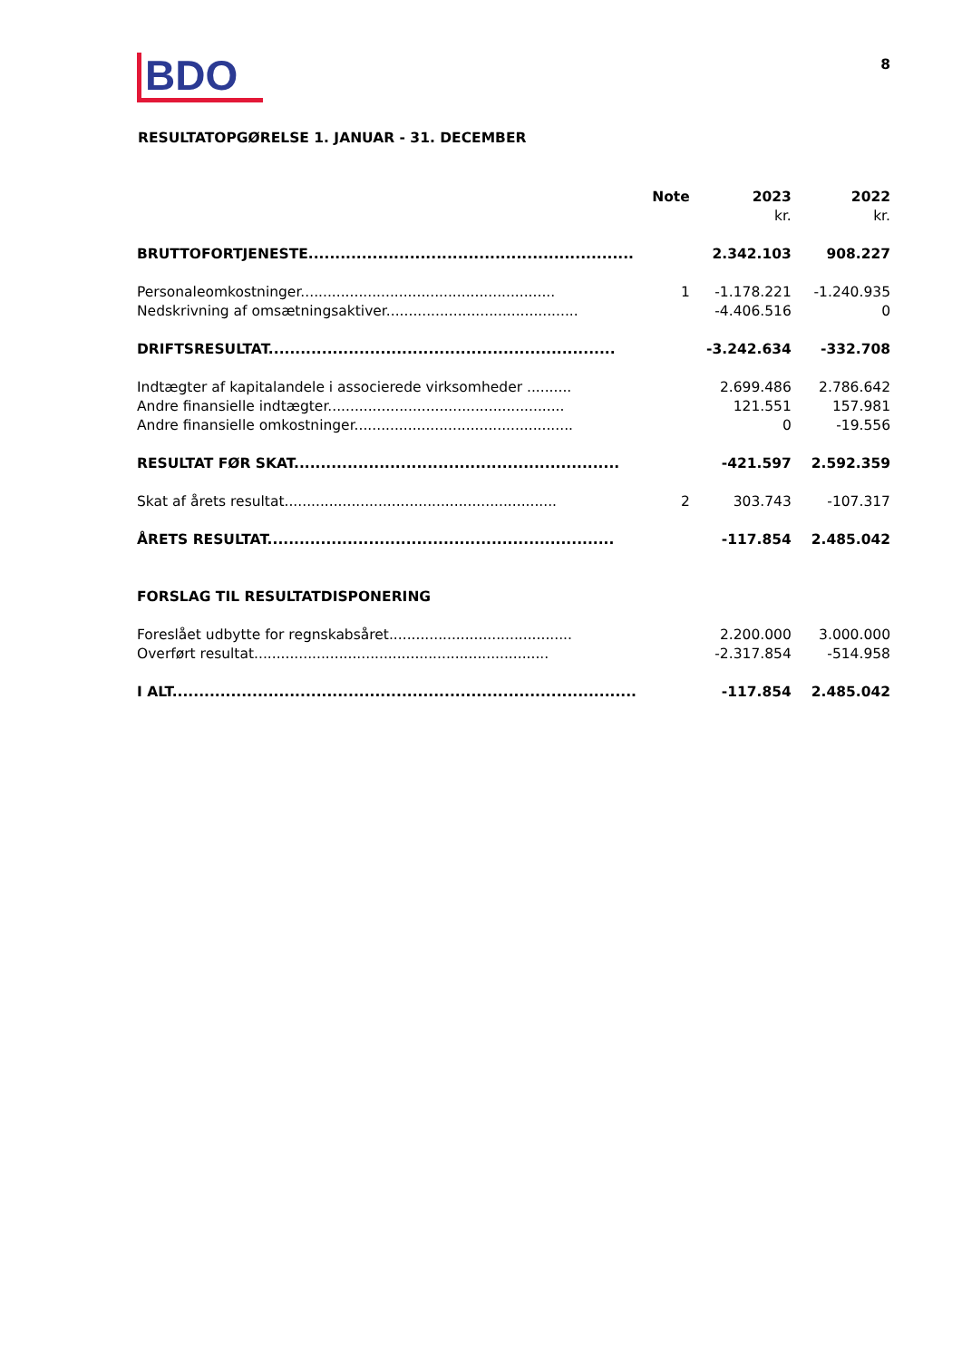BDO
8
RESULTATOPGØRELSE 1. JANUAR - 31. DECEMBER
| | Note | 2023 kr. | 2022 kr. |
| --- | --- | --- | --- |
| BRUTTOFORTJENESTE............................................................. | | 2.342.103 | 908.227 |
| Personaleomkostninger......................................................... | 1 | -1.178.221 | -1.240.935 |
| Nedskrivning af omsætningsaktiver........................................... | | -4.406.516 | 0 |
| DRIFTSRESULTAT................................................................. | | -3.242.634 | -332.708 |
| Indtægter af kapitalandele i associerede virksomheder .......... | | 2.699.486 | 2.786.642 |
| Andre finansielle indtægter..................................................... | | 121.551 | 157.981 |
| Andre finansielle omkostninger................................................. | | 0 | -19.556 |
| RESULTAT FØR SKAT............................................................. | | -421.597 | 2.592.359 |
| Skat af årets resultat............................................................. | 2 | 303.743 | -107.317 |
| ÅRETS RESULTAT................................................................. | | -117.854 | 2.485.042 |
| FORSLAG TIL RESULTATDISPONERING | | | |
| Foreslået udbytte for regnskabsåret......................................... | | 2.200.000 | 3.000.000 |
| Overført resultat.................................................................. | | -2.317.854 | -514.958 |
| I ALT....................................................................................... | | -117.854 | 2.485.042 |